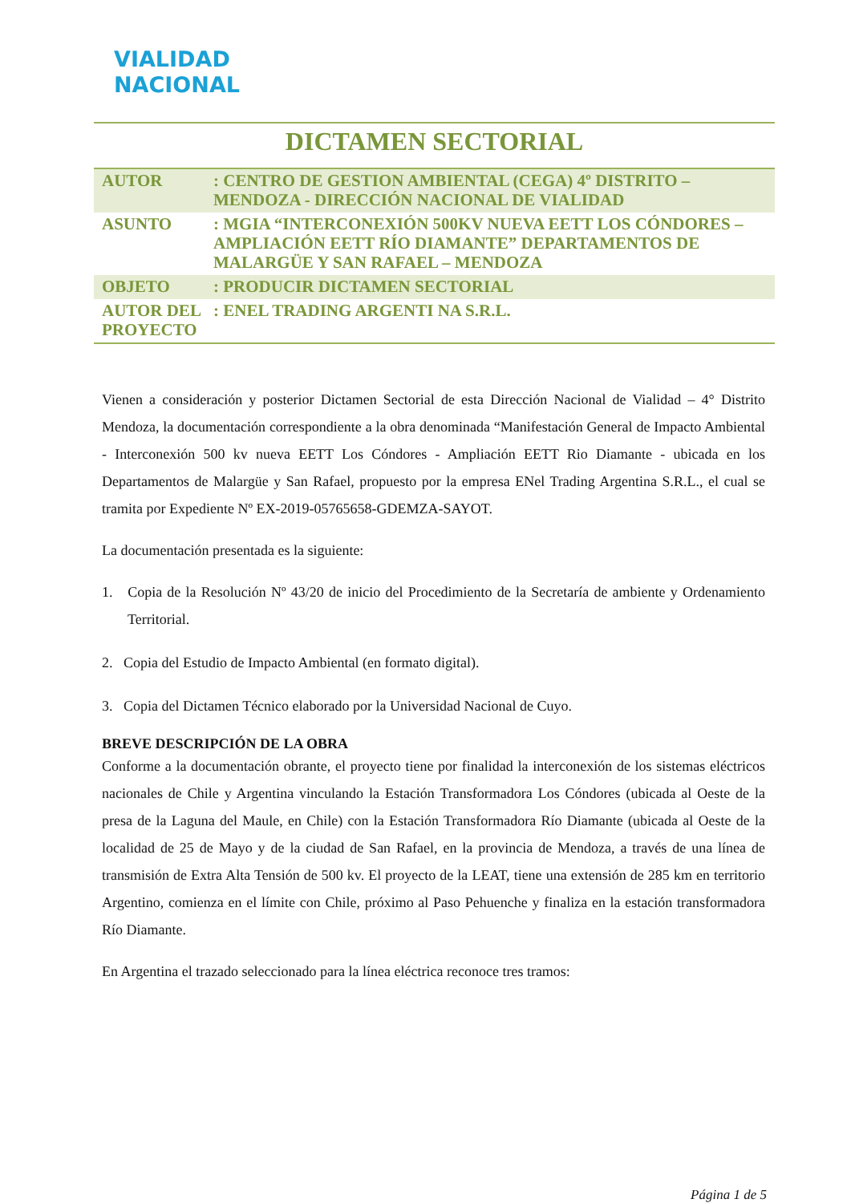VIALIDAD
NACIONAL
DICTAMEN SECTORIAL
| AUTOR | : CENTRO DE GESTION AMBIENTAL (CEGA) 4º DISTRITO – MENDOZA - DIRECCIÓN NACIONAL DE VIALIDAD |
| ASUNTO | : MGIA “INTERCONEXIÓN 500KV NUEVA EETT LOS CÓNDORES – AMPLIACIÓN EETT RÍO DIAMANTE” DEPARTAMENTOS DE MALARGÜE Y SAN RAFAEL – MENDOZA |
| OBJETO | : PRODUCIR DICTAMEN SECTORIAL |
| AUTOR DEL PROYECTO | : ENEL TRADING ARGENTI NA S.R.L. |
Vienen a consideración y posterior Dictamen Sectorial de esta Dirección Nacional de Vialidad – 4° Distrito Mendoza, la documentación correspondiente a la obra denominada “Manifestación General de Impacto Ambiental - Interconexión 500 kv nueva EETT Los Cóndores - Ampliación EETT Rio Diamante - ubicada en los Departamentos de Malargüe y San Rafael, propuesto por la empresa ENel Trading Argentina S.R.L., el cual se tramita por Expediente Nº EX-2019-05765658-GDEMZA-SAYOT.
La documentación presentada es la siguiente:
1. Copia de la Resolución Nº 43/20 de inicio del Procedimiento de la Secretaría de ambiente y Ordenamiento Territorial.
2. Copia del Estudio de Impacto Ambiental (en formato digital).
3. Copia del Dictamen Técnico elaborado por la Universidad Nacional de Cuyo.
BREVE DESCRIPCIÓN DE LA OBRA
Conforme a la documentación obrante, el proyecto tiene por finalidad la interconexión de los sistemas eléctricos nacionales de Chile y Argentina vinculando la Estación Transformadora Los Cóndores (ubicada al Oeste de la presa de la Laguna del Maule, en Chile) con la Estación Transformadora Río Diamante (ubicada al Oeste de la localidad de 25 de Mayo y de la ciudad de San Rafael, en la provincia de Mendoza, a través de una línea de transmisión de Extra Alta Tensión de 500 kv. El proyecto de la LEAT, tiene una extensión de 285 km en territorio Argentino, comienza en el límite con Chile, próximo al Paso Pehuenche y finaliza en la estación transformadora Río Diamante.
En Argentina el trazado seleccionado para la línea eléctrica reconoce tres tramos:
Página 1 de 5